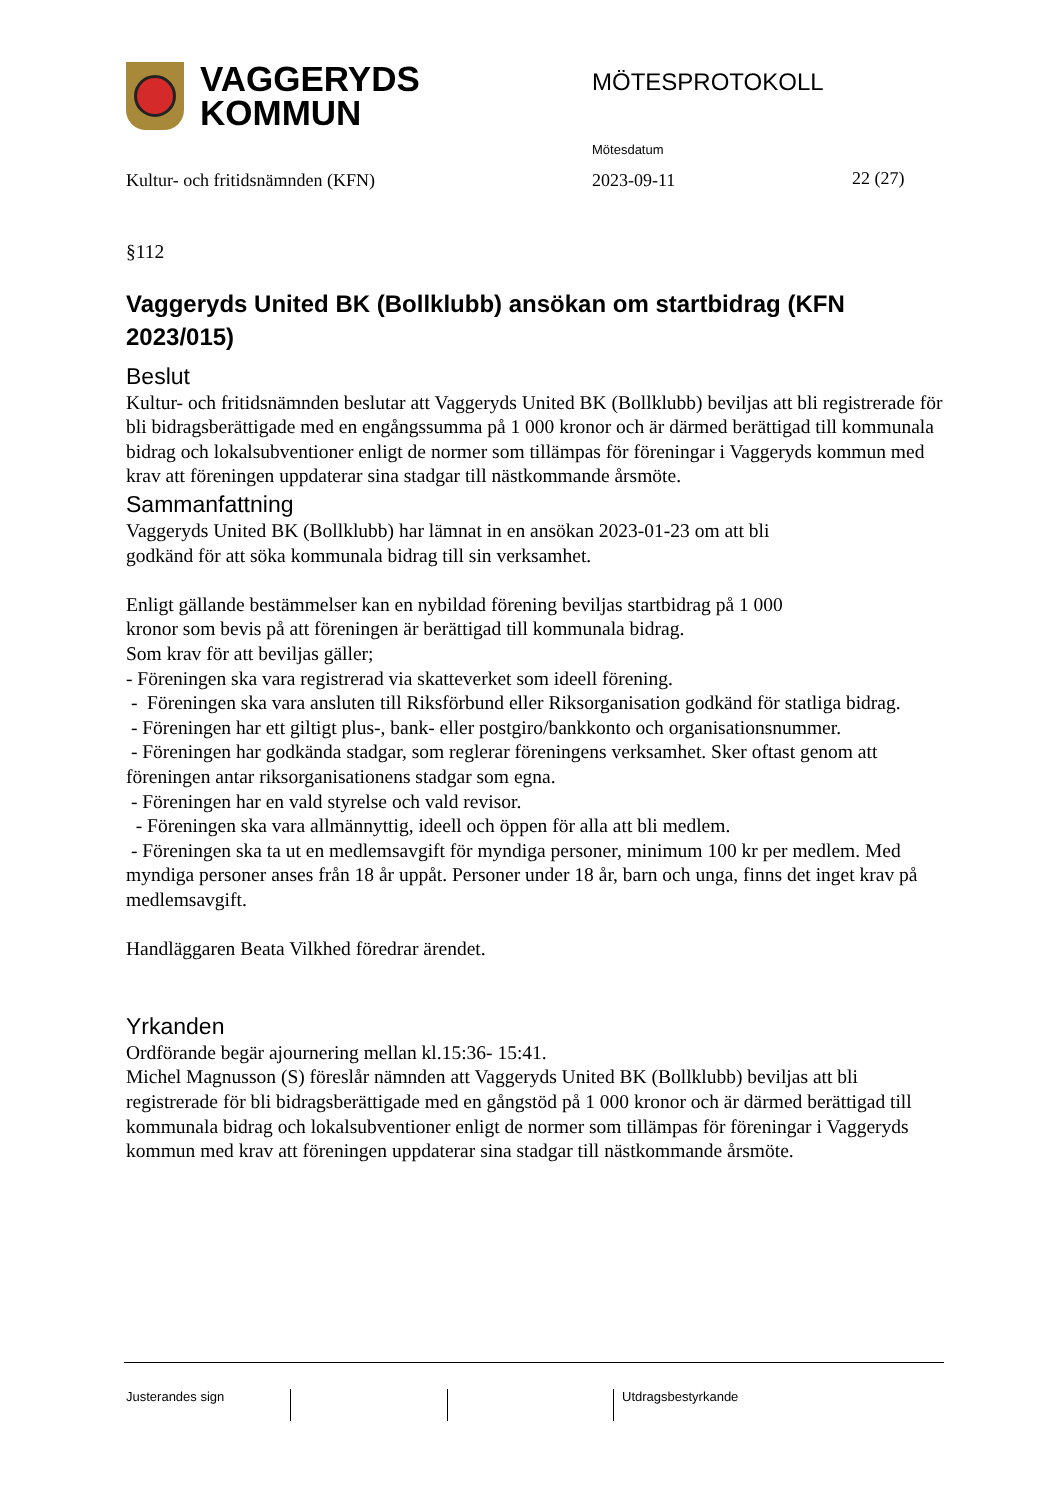VAGGERYDS
KOMMUN
MÖTESPROTOKOLL
Mötesdatum
Kultur- och fritidsnämnden (KFN) 2023-09-11 22 (27)
§112
Vaggeryds United BK (Bollklubb) ansökan om startbidrag (KFN 2023/015)
Beslut
Kultur- och fritidsnämnden beslutar att Vaggeryds United BK (Bollklubb) beviljas att bli registrerade för bli bidragsberättigade med en engångssumma på 1 000 kronor och är därmed berättigad till kommunala bidrag och lokalsubventioner enligt de normer som tillämpas för föreningar i Vaggeryds kommun med krav att föreningen uppdaterar sina stadgar till nästkommande årsmöte.
Sammanfattning
Vaggeryds United BK (Bollklubb) har lämnat in en ansökan 2023-01-23 om att bli
godkänd för att söka kommunala bidrag till sin verksamhet.
Enligt gällande bestämmelser kan en nybildad förening beviljas startbidrag på 1 000
kronor som bevis på att föreningen är berättigad till kommunala bidrag.
Som krav för att beviljas gäller;
- Föreningen ska vara registrerad via skatteverket som ideell förening.
- Föreningen ska vara ansluten till Riksförbund eller Riksorganisation godkänd för statliga bidrag.
- Föreningen har ett giltigt plus-, bank- eller postgiro/bankkonto och organisationsnummer.
- Föreningen har godkända stadgar, som reglerar föreningens verksamhet. Sker oftast genom att föreningen antar riksorganisationens stadgar som egna.
- Föreningen har en vald styrelse och vald revisor.
- Föreningen ska vara allmännyttig, ideell och öppen för alla att bli medlem.
- Föreningen ska ta ut en medlemsavgift för myndiga personer, minimum 100 kr per medlem. Med myndiga personer anses från 18 år uppåt. Personer under 18 år, barn och unga, finns det inget krav på medlemsavgift.
Handläggaren Beata Vilkhed föredrar ärendet.
Yrkanden
Ordförande begär ajournering mellan kl.15:36- 15:41.
Michel Magnusson (S) föreslår nämnden att Vaggeryds United BK (Bollklubb) beviljas att bli registrerade för bli bidragsberättigade med en gångstöd på 1 000 kronor och är därmed berättigad till kommunala bidrag och lokalsubventioner enligt de normer som tillämpas för föreningar i Vaggeryds kommun med krav att föreningen uppdaterar sina stadgar till nästkommande årsmöte.
Justerandes sign Utdragsbestyrkande